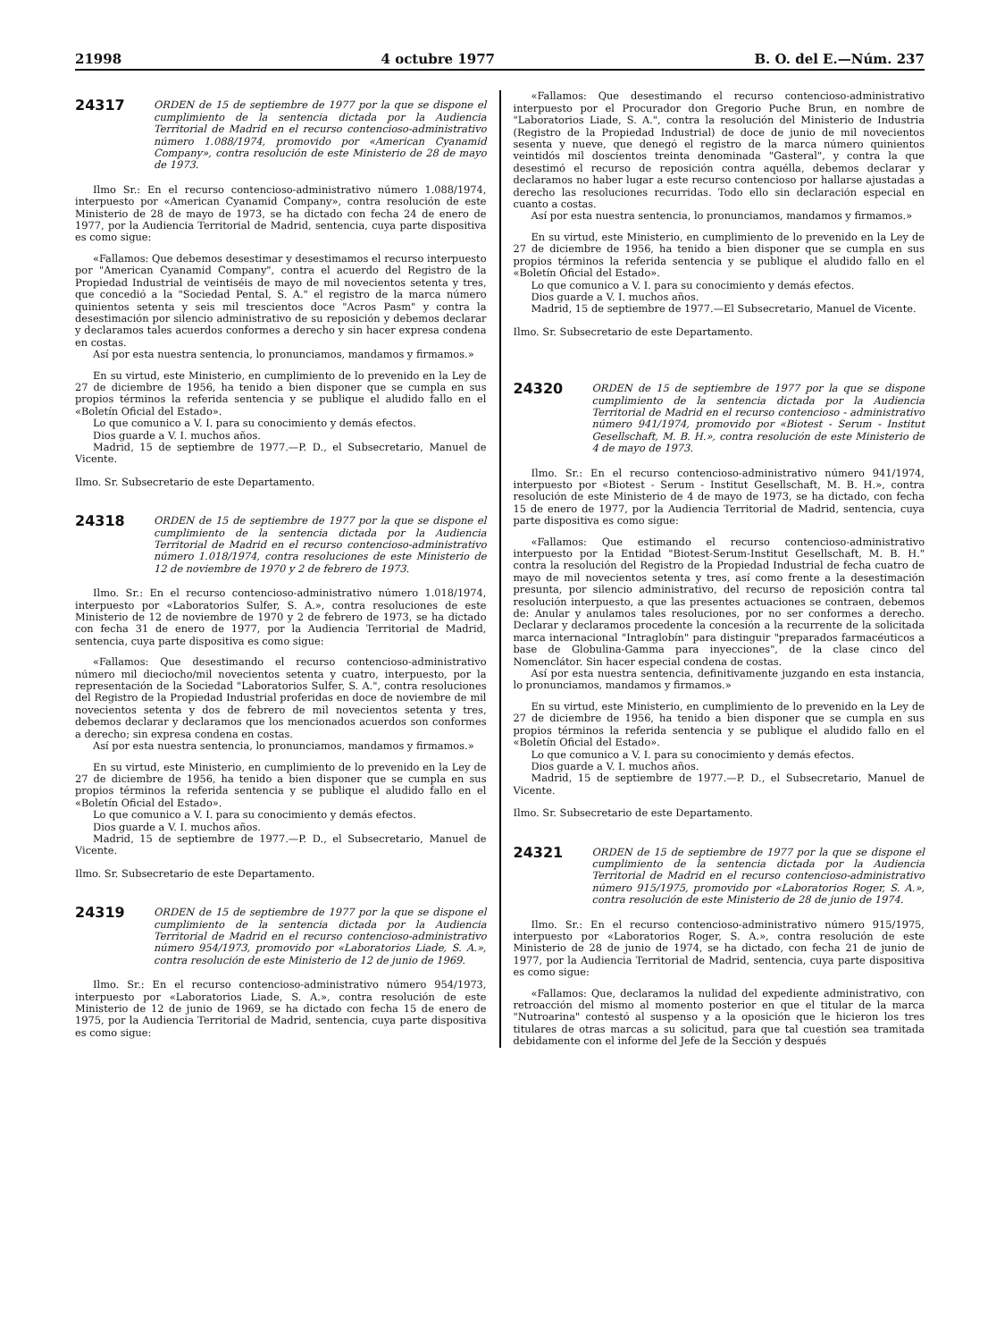21998 4 octubre 1977 B. O. del E.—Núm. 237
24317
ORDEN de 15 de septiembre de 1977 por la que se dispone el cumplimiento de la sentencia dictada por la Audiencia Territorial de Madrid en el recurso contencioso-administrativo número 1.088/1974, promovido por «American Cyanamid Company», contra resolución de este Ministerio de 28 de mayo de 1973.
Ilmo Sr.: En el recurso contencioso-administrativo número 1.088/1974, interpuesto por «American Cyanamid Company», contra resolución de este Ministerio de 28 de mayo de 1973, se ha dictado con fecha 24 de enero de 1977, por la Audiencia Territorial de Madrid, sentencia, cuya parte dispositiva es como sigue:
«Fallamos: Que debemos desestimar y desestimamos el recurso interpuesto por "American Cyanamid Company", contra el acuerdo del Registro de la Propiedad Industrial de veintiséis de mayo de mil novecientos setenta y tres, que concedió a la "Sociedad Pental, S. A." el registro de la marca número quinientos setenta y seis mil trescientos doce "Acros Pasm" y contra la desestimación por silencio administrativo de su reposición y debemos declarar y declaramos tales acuerdos conformes a derecho y sin hacer expresa condena en costas.
Así por esta nuestra sentencia, lo pronunciamos, mandamos y firmamos.»
En su virtud, este Ministerio, en cumplimiento de lo prevenido en la Ley de 27 de diciembre de 1956, ha tenido a bien disponer que se cumpla en sus propios términos la referida sentencia y se publique el aludido fallo en el «Boletín Oficial del Estado».
Lo que comunico a V. I. para su conocimiento y demás efectos.
Dios guarde a V. I. muchos años.
Madrid, 15 de septiembre de 1977.—P. D., el Subsecretario, Manuel de Vicente.
Ilmo. Sr. Subsecretario de este Departamento.
24318
ORDEN de 15 de septiembre de 1977 por la que se dispone el cumplimiento de la sentencia dictada por la Audiencia Territorial de Madrid en el recurso contencioso-administrativo número 1.018/1974, contra resoluciones de este Ministerio de 12 de noviembre de 1970 y 2 de febrero de 1973.
Ilmo. Sr.: En el recurso contencioso-administrativo número 1.018/1974, interpuesto por «Laboratorios Sulfer, S. A.», contra resoluciones de este Ministerio de 12 de noviembre de 1970 y 2 de febrero de 1973, se ha dictado con fecha 31 de enero de 1977, por la Audiencia Territorial de Madrid, sentencia, cuya parte dispositiva es como sigue:
«Fallamos: Que desestimando el recurso contencioso-administrativo número mil dieciocho/mil novecientos setenta y cuatro, interpuesto, por la representación de la Sociedad "Laboratorios Sulfer, S. A.", contra resoluciones del Registro de la Propiedad Industrial proferidas en doce de noviembre de mil novecientos setenta y dos de febrero de mil novecientos setenta y tres, debemos declarar y declaramos que los mencionados acuerdos son conformes a derecho; sin expresa condena en costas.
Así por esta nuestra sentencia, lo pronunciamos, mandamos y firmamos.»
En su virtud, este Ministerio, en cumplimiento de lo prevenido en la Ley de 27 de diciembre de 1956, ha tenido a bien disponer que se cumpla en sus propios términos la referida sentencia y se publique el aludido fallo en el «Boletín Oficial del Estado».
Lo que comunico a V. I. para su conocimiento y demás efectos.
Dios guarde a V. I. muchos años.
Madrid, 15 de septiembre de 1977.—P. D., el Subsecretario, Manuel de Vicente.
Ilmo. Sr. Subsecretario de este Departamento.
24319
ORDEN de 15 de septiembre de 1977 por la que se dispone el cumplimiento de la sentencia dictada por la Audiencia Territorial de Madrid en el recurso contencioso-administrativo número 954/1973, promovido por «Laboratorios Liade, S. A.», contra resolución de este Ministerio de 12 de junio de 1969.
Ilmo. Sr.: En el recurso contencioso-administrativo número 954/1973, interpuesto por «Laboratorios Liade, S. A.», contra resolución de este Ministerio de 12 de junio de 1969, se ha dictado con fecha 15 de enero de 1975, por la Audiencia Territorial de Madrid, sentencia, cuya parte dispositiva es como sigue:
«Fallamos: Que desestimando el recurso contencioso-administrativo interpuesto por el Procurador don Gregorio Puche Brun, en nombre de "Laboratorios Liade, S. A.", contra la resolución del Ministerio de Industria (Registro de la Propiedad Industrial) de doce de junio de mil novecientos sesenta y nueve, que denegó el registro de la marca número quinientos veintidós mil doscientos treinta denominada "Gasteral", y contra la que desestimó el recurso de reposición contra aquélla, debemos declarar y declaramos no haber lugar a este recurso contencioso por hallarse ajustadas a derecho las resoluciones recurridas. Todo ello sin declaración especial en cuanto a costas.
Así por esta nuestra sentencia, lo pronunciamos, mandamos y firmamos.»
En su virtud, este Ministerio, en cumplimiento de lo prevenido en la Ley de 27 de diciembre de 1956, ha tenido a bien disponer que se cumpla en sus propios términos la referida sentencia y se publique el aludido fallo en el «Boletín Oficial del Estado».
Lo que comunico a V. I. para su conocimiento y demás efectos.
Dios guarde a V. I. muchos años.
Madrid, 15 de septiembre de 1977.—El Subsecretario, Manuel de Vicente.
Ilmo. Sr. Subsecretario de este Departamento.
24320
ORDEN de 15 de septiembre de 1977 por la que se dispone cumplimiento de la sentencia dictada por la Audiencia Territorial de Madrid en el recurso contencioso - administrativo número 941/1974, promovido por «Biotest - Serum - Institut Gesellschaft, M. B. H.», contra resolución de este Ministerio de 4 de mayo de 1973.
Ilmo. Sr.: En el recurso contencioso-administrativo número 941/1974, interpuesto por «Biotest - Serum - Institut Gesellschaft, M. B. H.», contra resolución de este Ministerio de 4 de mayo de 1973, se ha dictado, con fecha 15 de enero de 1977, por la Audiencia Territorial de Madrid, sentencia, cuya parte dispositiva es como sigue:
«Fallamos: Que estimando el recurso contencioso-administrativo interpuesto por la Entidad "Biotest-Serum-Institut Gesellschaft, M. B. H." contra la resolución del Registro de la Propiedad Industrial de fecha cuatro de mayo de mil novecientos setenta y tres, así como frente a la desestimación presunta, por silencio administrativo, del recurso de reposición contra tal resolución interpuesto, a que las presentes actuaciones se contraen, debemos de: Anular y anulamos tales resoluciones, por no ser conformes a derecho. Declarar y declaramos procedente la concesión a la recurrente de la solicitada marca internacional "Intraglobín" para distinguir "preparados farmacéuticos a base de Globulina-Gamma para inyecciones", de la clase cinco del Nomenclátor. Sin hacer especial condena de costas.
Así por esta nuestra sentencia, definitivamente juzgando en esta instancia, lo pronunciamos, mandamos y firmamos.»
En su virtud, este Ministerio, en cumplimiento de lo prevenido en la Ley de 27 de diciembre de 1956, ha tenido a bien disponer que se cumpla en sus propios términos la referida sentencia y se publique el aludido fallo en el «Boletín Oficial del Estado».
Lo que comunico a V. I. para su conocimiento y demás efectos.
Dios guarde a V. I. muchos años.
Madrid, 15 de septiembre de 1977.—P. D., el Subsecretario, Manuel de Vicente.
Ilmo. Sr. Subsecretario de este Departamento.
24321
ORDEN de 15 de septiembre de 1977 por la que se dispone el cumplimiento de la sentencia dictada por la Audiencia Territorial de Madrid en el recurso contencioso-administrativo número 915/1975, promovido por «Laboratorios Roger, S. A.», contra resolución de este Ministerio de 28 de junio de 1974.
Ilmo. Sr.: En el recurso contencioso-administrativo número 915/1975, interpuesto por «Laboratorios Roger, S. A.», contra resolución de este Ministerio de 28 de junio de 1974, se ha dictado, con fecha 21 de junio de 1977, por la Audiencia Territorial de Madrid, sentencia, cuya parte dispositiva es como sigue:
«Fallamos: Que, declaramos la nulidad del expediente administrativo, con retroacción del mismo al momento posterior en que el titular de la marca "Nutroarina" contestó al suspenso y a la oposición que le hicieron los tres titulares de otras marcas a su solicitud, para que tal cuestión sea tramitada debidamente con el informe del Jefe de la Sección y después